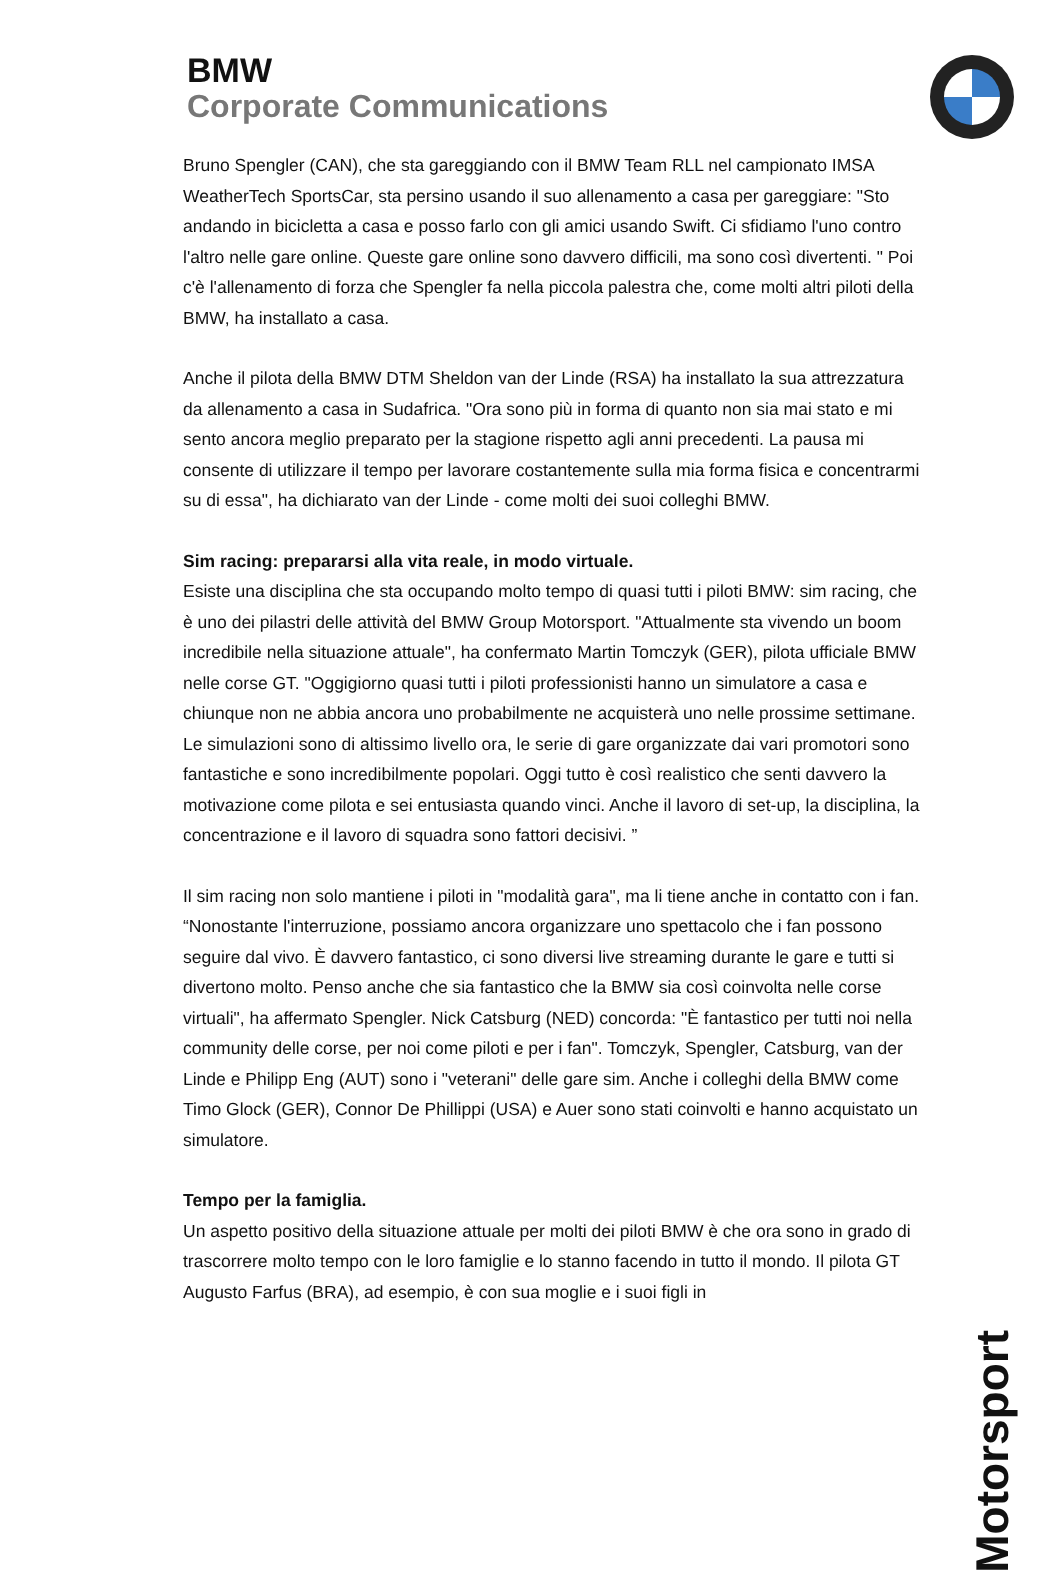BMW
Corporate Communications
Bruno Spengler (CAN), che sta gareggiando con il BMW Team RLL nel campionato IMSA WeatherTech SportsCar, sta persino usando il suo allenamento a casa per gareggiare: "Sto andando in bicicletta a casa e posso farlo con gli amici usando Swift. Ci sfidiamo l'uno contro l'altro nelle gare online. Queste gare online sono davvero difficili, ma sono così divertenti. " Poi c'è l'allenamento di forza che Spengler fa nella piccola palestra che, come molti altri piloti della BMW, ha installato a casa.
Anche il pilota della BMW DTM Sheldon van der Linde (RSA) ha installato la sua attrezzatura da allenamento a casa in Sudafrica. "Ora sono più in forma di quanto non sia mai stato e mi sento ancora meglio preparato per la stagione rispetto agli anni precedenti. La pausa mi consente di utilizzare il tempo per lavorare costantemente sulla mia forma fisica e concentrarmi su di essa", ha dichiarato van der Linde - come molti dei suoi colleghi BMW.
Sim racing: prepararsi alla vita reale, in modo virtuale.
Esiste una disciplina che sta occupando molto tempo di quasi tutti i piloti BMW: sim racing, che è uno dei pilastri delle attività del BMW Group Motorsport. "Attualmente sta vivendo un boom incredibile nella situazione attuale", ha confermato Martin Tomczyk (GER), pilota ufficiale BMW nelle corse GT. "Oggigiorno quasi tutti i piloti professionisti hanno un simulatore a casa e chiunque non ne abbia ancora uno probabilmente ne acquisterà uno nelle prossime settimane. Le simulazioni sono di altissimo livello ora, le serie di gare organizzate dai vari promotori sono fantastiche e sono incredibilmente popolari. Oggi tutto è così realistico che senti davvero la motivazione come pilota e sei entusiasta quando vinci. Anche il lavoro di set-up, la disciplina, la concentrazione e il lavoro di squadra sono fattori decisivi. ”
Il sim racing non solo mantiene i piloti in "modalità gara", ma li tiene anche in contatto con i fan. “Nonostante l'interruzione, possiamo ancora organizzare uno spettacolo che i fan possono seguire dal vivo. È davvero fantastico, ci sono diversi live streaming durante le gare e tutti si divertono molto. Penso anche che sia fantastico che la BMW sia così coinvolta nelle corse virtuali", ha affermato Spengler. Nick Catsburg (NED) concorda: "È fantastico per tutti noi nella community delle corse, per noi come piloti e per i fan". Tomczyk, Spengler, Catsburg, van der Linde e Philipp Eng (AUT) sono i "veterani" delle gare sim. Anche i colleghi della BMW come Timo Glock (GER), Connor De Phillippi (USA) e Auer sono stati coinvolti e hanno acquistato un simulatore.
Tempo per la famiglia.
Un aspetto positivo della situazione attuale per molti dei piloti BMW è che ora sono in grado di trascorrere molto tempo con le loro famiglie e lo stanno facendo in tutto il mondo. Il pilota GT Augusto Farfus (BRA), ad esempio, è con sua moglie e i suoi figli in
Motorsport